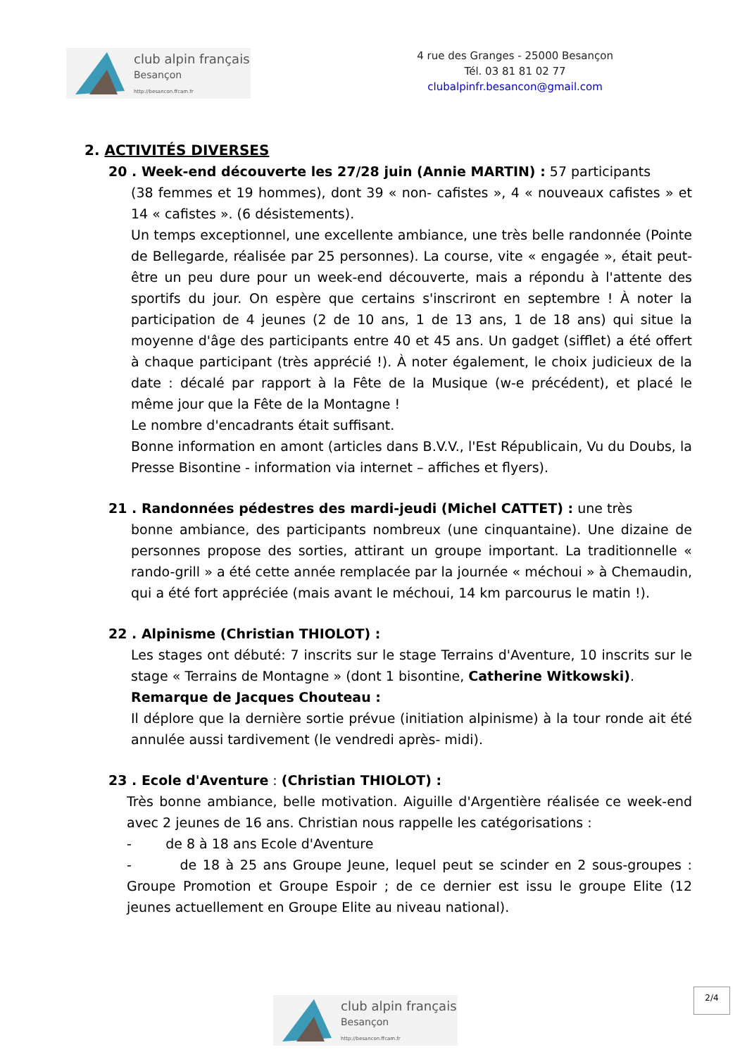club alpin français
Besançon
http://besancon.ffcam.fr
4 rue des Granges - 25000 Besançon
Tél. 03 81 81 02 77
clubalpinfr.besancon@gmail.com
2. ACTIVITÉS DIVERSES
20 . Week-end découverte les 27/28 juin (Annie MARTIN) : 57 participants
(38 femmes et 19 hommes), dont 39 « non- cafistes », 4 « nouveaux cafistes » et 14 « cafistes ». (6 désistements).
Un temps exceptionnel, une excellente ambiance, une très belle randonnée (Pointe de Bellegarde, réalisée par 25 personnes). La course, vite « engagée », était peut- être un peu dure pour un week-end découverte, mais a répondu à l'attente des sportifs du jour. On espère que certains s'inscriront en septembre ! À noter la participation de 4 jeunes (2 de 10 ans, 1 de 13 ans, 1 de 18 ans) qui situe la moyenne d'âge des participants entre 40 et 45 ans. Un gadget (sifflet) a été offert à chaque participant (très apprécié !). À noter également, le choix judicieux de la date : décalé par rapport à la Fête de la Musique (w-e précédent), et placé le même jour que la Fête de la Montagne !
Le nombre d'encadrants était suffisant.
Bonne information en amont (articles dans B.V.V., l'Est Républicain, Vu du Doubs, la Presse Bisontine - information via internet – affiches et flyers).
21 . Randonnées pédestres des mardi-jeudi (Michel CATTET) : une très
bonne ambiance, des participants nombreux (une cinquantaine). Une dizaine de personnes propose des sorties, attirant un groupe important. La traditionnelle « rando-grill » a été cette année remplacée par la journée « méchoui » à Chemaudin, qui a été fort appréciée (mais avant le méchoui, 14 km parcourus le matin !).
22 . Alpinisme (Christian THIOLOT) :
Les stages ont débuté: 7 inscrits sur le stage Terrains d'Aventure, 10 inscrits sur le stage « Terrains de Montagne » (dont 1 bisontine, Catherine Witkowski).
Remarque de Jacques Chouteau :
Il déplore que la dernière sortie prévue (initiation alpinisme) à la tour ronde ait été annulée aussi tardivement (le vendredi après- midi).
23 . Ecole d'Aventure : (Christian THIOLOT) :
Très bonne ambiance, belle motivation. Aiguille d'Argentière réalisée ce week-end avec 2 jeunes de 16 ans. Christian nous rappelle les catégorisations :
- de 8 à 18 ans Ecole d'Aventure
- de 18 à 25 ans Groupe Jeune, lequel peut se scinder en 2 sous-groupes : Groupe Promotion et Groupe Espoir ; de ce dernier est issu le groupe Elite (12 jeunes actuellement en Groupe Elite au niveau national).
2/4
club alpin français
Besançon
http://besancon.ffcam.fr